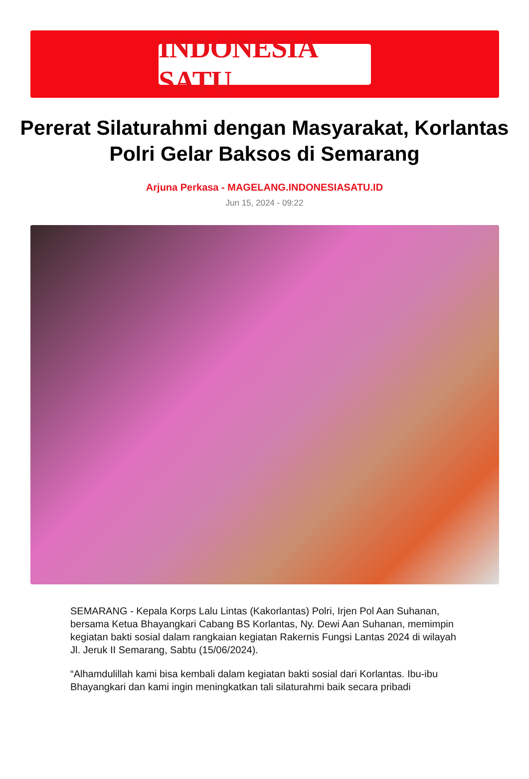INDONESIA SATU
Pererat Silaturahmi dengan Masyarakat, Korlantas Polri Gelar Baksos di Semarang
Arjuna Perkasa - MAGELANG.INDONESIASATU.ID
Jun 15, 2024 - 09:22
SEMARANG - Kepala Korps Lalu Lintas (Kakorlantas) Polri, Irjen Pol Aan Suhanan, bersama Ketua Bhayangkari Cabang BS Korlantas, Ny. Dewi Aan Suhanan, memimpin kegiatan bakti sosial dalam rangkaian kegiatan Rakernis Fungsi Lantas 2024 di wilayah Jl. Jeruk II Semarang, Sabtu (15/06/2024).
“Alhamdulillah kami bisa kembali dalam kegiatan bakti sosial dari Korlantas. Ibu-ibu Bhayangkari dan kami ingin meningkatkan tali silaturahmi baik secara pribadi